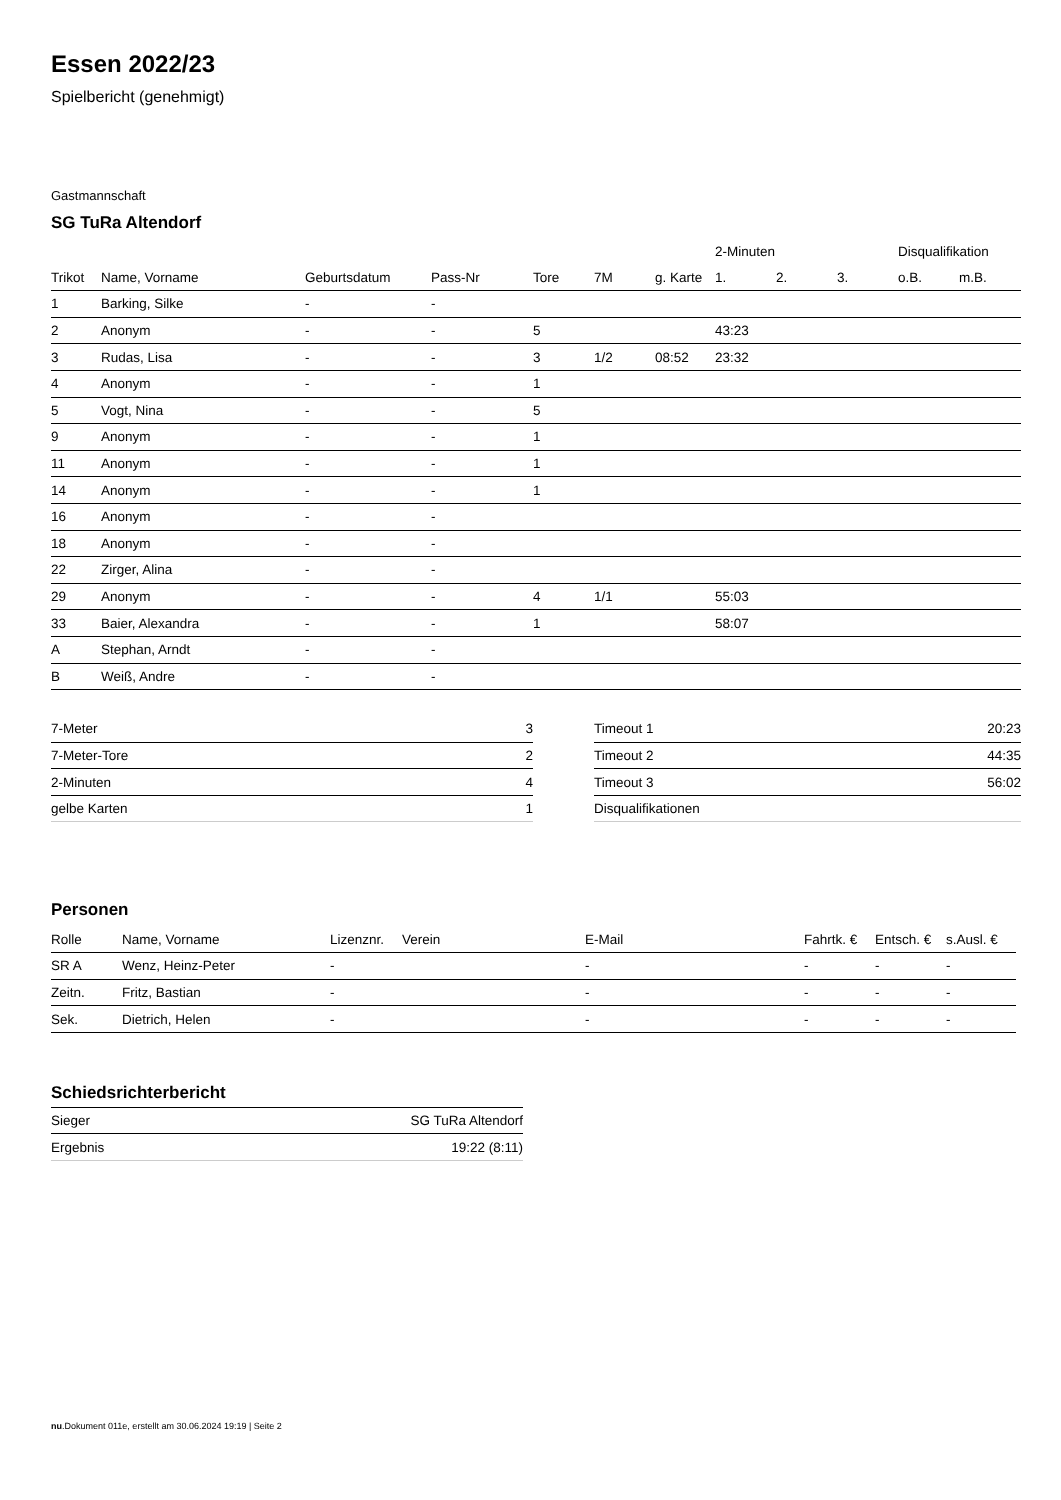Essen 2022/23
Spielbericht (genehmigt)
Gastmannschaft
SG TuRa Altendorf
| | | | | | | | 2-Minuten | | | Disqualifikation | |
| --- | --- | --- | --- | --- | --- | --- | --- | --- | --- | --- | --- |
| Trikot | Name, Vorname | Geburtsdatum | Pass-Nr | Tore | 7M | g. Karte | 1. | 2. | 3. | o.B. | m.B. |
| 1 | Barking, Silke | - | - | | | | | | | | |
| 2 | Anonym | - | - | 5 | | | 43:23 | | | | |
| 3 | Rudas, Lisa | - | - | 3 | 1/2 | 08:52 | 23:32 | | | | |
| 4 | Anonym | - | - | 1 | | | | | | | |
| 5 | Vogt, Nina | - | - | 5 | | | | | | | |
| 9 | Anonym | - | - | 1 | | | | | | | |
| 11 | Anonym | - | - | 1 | | | | | | | |
| 14 | Anonym | - | - | 1 | | | | | | | |
| 16 | Anonym | - | - | | | | | | | | |
| 18 | Anonym | - | - | | | | | | | | |
| 22 | Zirger, Alina | - | - | | | | | | | | |
| 29 | Anonym | - | - | 4 | 1/1 | | 55:03 | | | | |
| 33 | Baier, Alexandra | - | - | 1 | | | 58:07 | | | | |
| A | Stephan, Arndt | - | - | | | | | | | | |
| B | Weiß, Andre | - | - | | | | | | | | |
| 7-Meter | 3 |
| 7-Meter-Tore | 2 |
| 2-Minuten | 4 |
| gelbe Karten | 1 |
| Timeout 1 | 20:23 |
| Timeout 2 | 44:35 |
| Timeout 3 | 56:02 |
| Disqualifikationen | |
Personen
| Rolle | Name, Vorname | Lizenznr. | Verein | E-Mail | Fahrtk. € | Entsch. € | s.Ausl. € |
| --- | --- | --- | --- | --- | --- | --- | --- |
| SR A | Wenz, Heinz-Peter | - | | - | - | - | - |
| Zeitn. | Fritz, Bastian | - | | - | - | - | - |
| Sek. | Dietrich, Helen | - | | - | - | - | - |
Schiedsrichterbericht
| Sieger | SG TuRa Altendorf |
| Ergebnis | 19:22 (8:11) |
nu.Dokument 011e, erstellt am 30.06.2024 19:19 | Seite 2